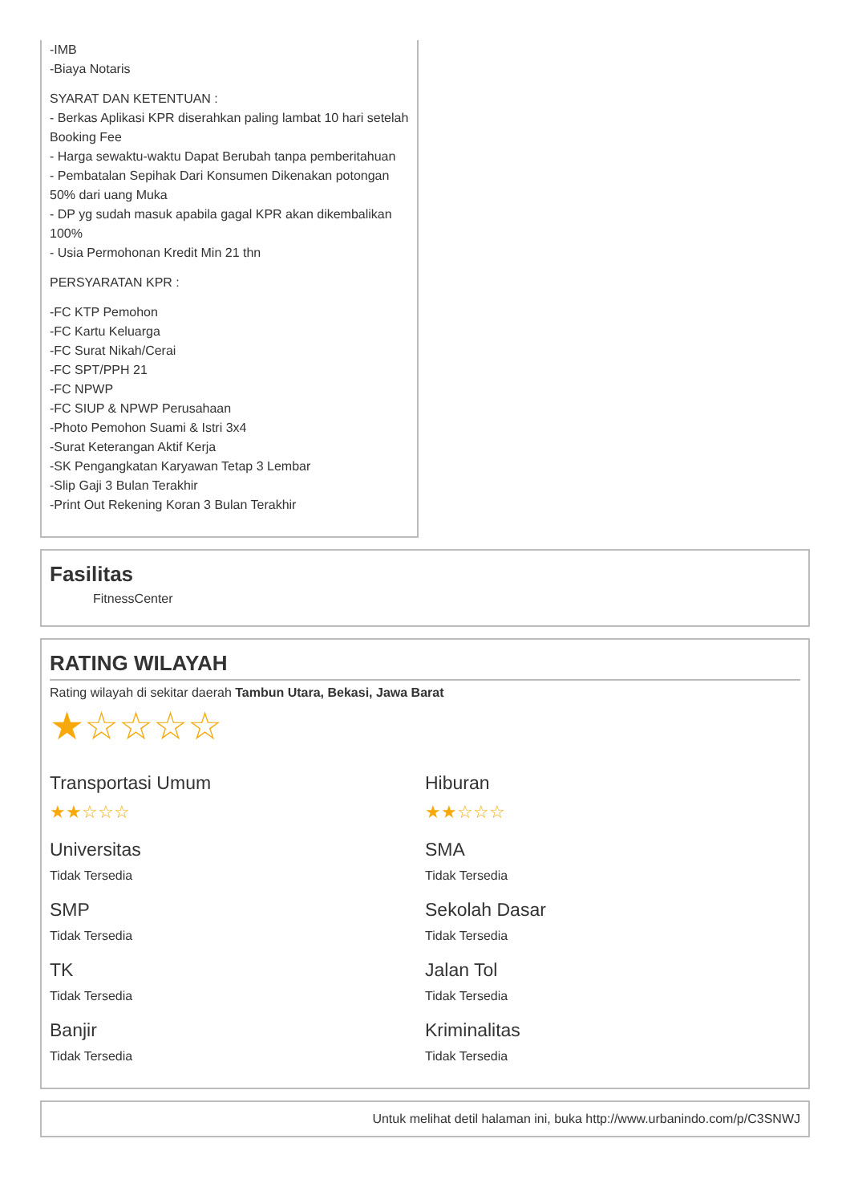-IMB
-Biaya Notaris
SYARAT DAN KETENTUAN :
- Berkas Aplikasi KPR diserahkan paling lambat 10 hari setelah Booking Fee
- Harga sewaktu-waktu Dapat Berubah tanpa pemberitahuan
- Pembatalan Sepihak Dari Konsumen Dikenakan potongan 50% dari uang Muka
- DP yg sudah masuk apabila gagal KPR akan dikembalikan 100%
- Usia Permohonan Kredit Min 21 thn
PERSYARATAN KPR :
-FC KTP Pemohon
-FC Kartu Keluarga
-FC Surat Nikah/Cerai
-FC SPT/PPH 21
-FC NPWP
-FC SIUP & NPWP Perusahaan
-Photo Pemohon Suami & Istri 3x4
-Surat Keterangan Aktif Kerja
-SK Pengangkatan Karyawan Tetap 3 Lembar
-Slip Gaji 3 Bulan Terakhir
-Print Out Rekening Koran 3 Bulan Terakhir
Fasilitas
FitnessCenter
RATING WILAYAH
Rating wilayah di sekitar daerah Tambun Utara, Bekasi, Jawa Barat
★☆☆☆☆
Transportasi Umum
★★☆☆☆
Hiburan
★★☆☆☆
Universitas
Tidak Tersedia
SMA
Tidak Tersedia
SMP
Tidak Tersedia
Sekolah Dasar
Tidak Tersedia
TK
Tidak Tersedia
Jalan Tol
Tidak Tersedia
Banjir
Tidak Tersedia
Kriminalitas
Tidak Tersedia
Untuk melihat detil halaman ini, buka http://www.urbanindo.com/p/C3SNWJ